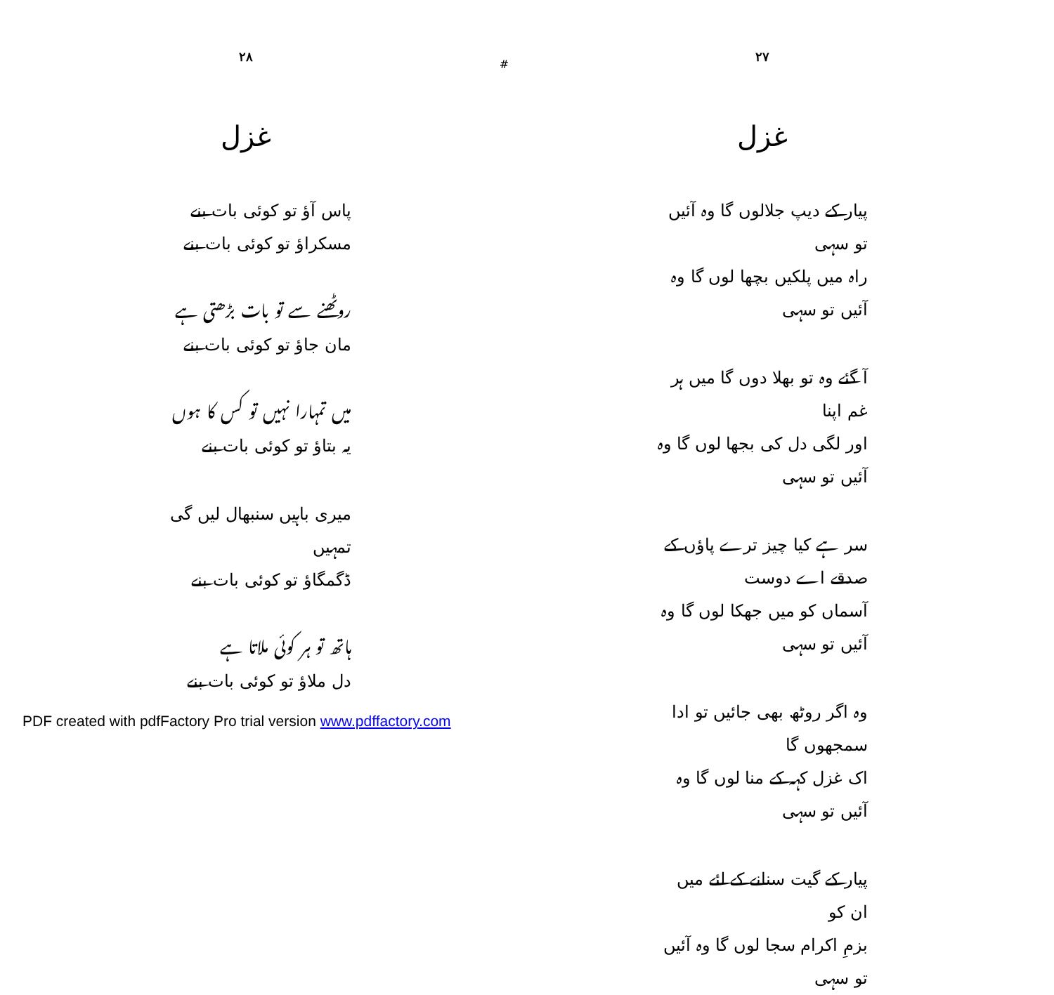۲۸
غزل
پاس آؤ تو کوئی بات بنے
مسکراؤ تو کوئی بات بنے
روٹھنے سے تو بات بڑھتی ہے
مان جاؤ تو کوئی بات بنے
میں تمہارا نہیں تو کس کا ہوں
یہ بتاؤ تو کوئی بات بنے
میری باہیں سنبھال لیں گی تمہیں
ڈگمگاؤ تو کوئی بات بنے
ہاتھ تو ہر کوئی ملاتا ہے
دل ملاؤ تو کوئی بات بنے
#
۲۷
غزل
پیار کے دیپ جلالوں گا وہ آئیں تو سہی
راہ میں پلکیں بچھا لوں گا وہ آئیں تو سہی
آ گئے وہ تو بھلا دوں گا میں ہر غم اپنا
اور لگی دل کی بجھا لوں گا وہ آئیں تو سہی
سر ہے کیا چیز ترے پاؤں کے صدقے اے دوست
آسماں کو میں جھکا لوں گا وہ آئیں تو سہی
وہ اگر روٹھ بھی جائیں تو ادا سمجھوں گا
اک غزل کہہ کے منا لوں گا وہ آئیں تو سہی
پیار کے گیت سنانے کے لئے میں ان کو
بزمِ اکرام سجا لوں گا وہ آئیں تو سہی
PDF created with pdfFactory Pro trial version www.pdffactory.com